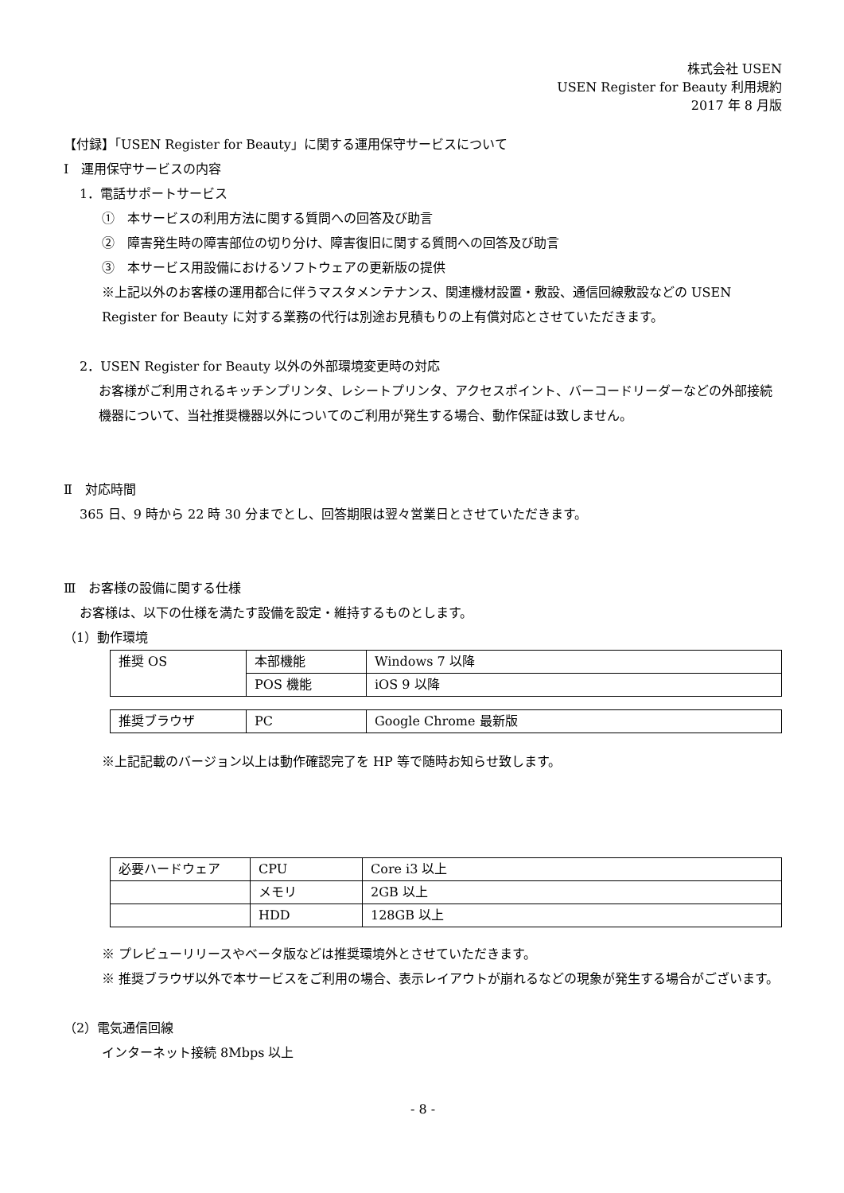株式会社 USEN
USEN Register for Beauty 利用規約
2017 年 8 月版
【付録】「USEN Register for Beauty」に関する運用保守サービスについて
Ⅰ　運用保守サービスの内容
1．電話サポートサービス
①　本サービスの利用方法に関する質問への回答及び助言
②　障害発生時の障害部位の切り分け、障害復旧に関する質問への回答及び助言
③　本サービス用設備におけるソフトウェアの更新版の提供
※上記以外のお客様の運用都合に伴うマスタメンテナンス、関連機材設置・敷設、通信回線敷設などの USEN Register for Beauty に対する業務の代行は別途お見積もりの上有償対応とさせていただきます。
2．USEN Register for Beauty 以外の外部環境変更時の対応
お客様がご利用されるキッチンプリンタ、レシートプリンタ、アクセスポイント、バーコードリーダーなどの外部接続機器について、当社推奨機器以外についてのご利用が発生する場合、動作保証は致しません。
Ⅱ　対応時間
365 日、9 時から 22 時 30 分までとし、回答期限は翌々営業日とさせていただきます。
Ⅲ　お客様の設備に関する仕様
お客様は、以下の仕様を満たす設備を設定・維持するものとします。
（1）動作環境
| 推奨 OS | 本部機能 | Windows 7 以降 |
| | POS 機能 | iOS 9 以降 |
| 推奨ブラウザ | PC | Google Chrome 最新版 |
※上記記載のバージョン以上は動作確認完了を HP 等で随時お知らせ致します。
| 必要ハードウェア | CPU | Core i3 以上 |
| | メモリ | 2GB 以上 |
| | HDD | 128GB 以上 |
※ プレビューリリースやベータ版などは推奨環境外とさせていただきます。
※ 推奨ブラウザ以外で本サービスをご利用の場合、表示レイアウトが崩れるなどの現象が発生する場合がございます。
（2）電気通信回線
インターネット接続 8Mbps 以上
- 8 -